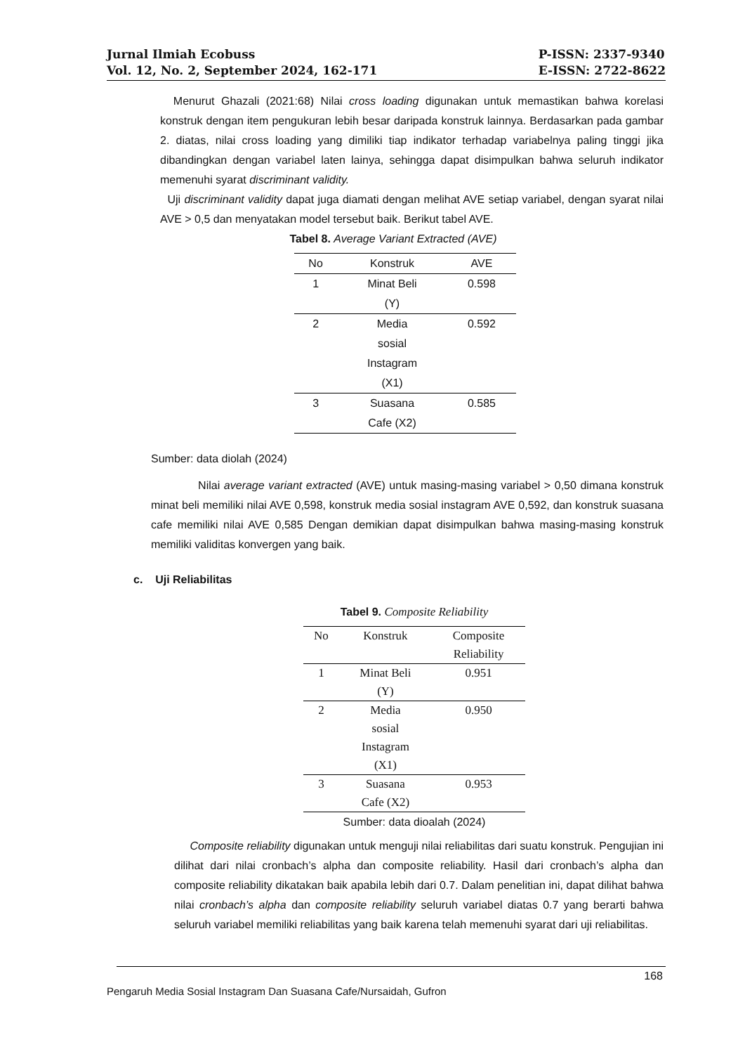Jurnal Ilmiah Ecobuss
Vol. 12, No. 2, September 2024, 162-171
P-ISSN: 2337-9340
E-ISSN: 2722-8622
Menurut Ghazali (2021:68) Nilai cross loading digunakan untuk memastikan bahwa korelasi konstruk dengan item pengukuran lebih besar daripada konstruk lainnya. Berdasarkan pada gambar 2. diatas, nilai cross loading yang dimiliki tiap indikator terhadap variabelnya paling tinggi jika dibandingkan dengan variabel laten lainya, sehingga dapat disimpulkan bahwa seluruh indikator memenuhi syarat discriminant validity.
Uji discriminant validity dapat juga diamati dengan melihat AVE setiap variabel, dengan syarat nilai AVE > 0,5 dan menyatakan model tersebut baik. Berikut tabel AVE.
Tabel 8. Average Variant Extracted (AVE)
| No | Konstruk | AVE |
| --- | --- | --- |
| 1 | Minat Beli (Y) | 0.598 |
| 2 | Media sosial Instagram (X1) | 0.592 |
| 3 | Suasana Cafe (X2) | 0.585 |
Sumber: data diolah (2024)
Nilai average variant extracted (AVE) untuk masing-masing variabel > 0,50 dimana konstruk minat beli memiliki nilai AVE 0,598, konstruk media sosial instagram AVE 0,592, dan konstruk suasana cafe memiliki nilai AVE 0,585 Dengan demikian dapat disimpulkan bahwa masing-masing konstruk memiliki validitas konvergen yang baik.
c. Uji Reliabilitas
Tabel 9. Composite Reliability
| No | Konstruk | Composite Reliability |
| --- | --- | --- |
| 1 | Minat Beli (Y) | 0.951 |
| 2 | Media sosial Instagram (X1) | 0.950 |
| 3 | Suasana Cafe (X2) | 0.953 |
Sumber: data dioalah (2024)
Composite reliability digunakan untuk menguji nilai reliabilitas dari suatu konstruk. Pengujian ini dilihat dari nilai cronbach’s alpha dan composite reliability. Hasil dari cronbach’s alpha dan composite reliability dikatakan baik apabila lebih dari 0.7. Dalam penelitian ini, dapat dilihat bahwa nilai cronbach’s alpha dan composite reliability seluruh variabel diatas 0.7 yang berarti bahwa seluruh variabel memiliki reliabilitas yang baik karena telah memenuhi syarat dari uji reliabilitas.
168
Pengaruh Media Sosial Instagram Dan Suasana Cafe/Nursaidah, Gufron